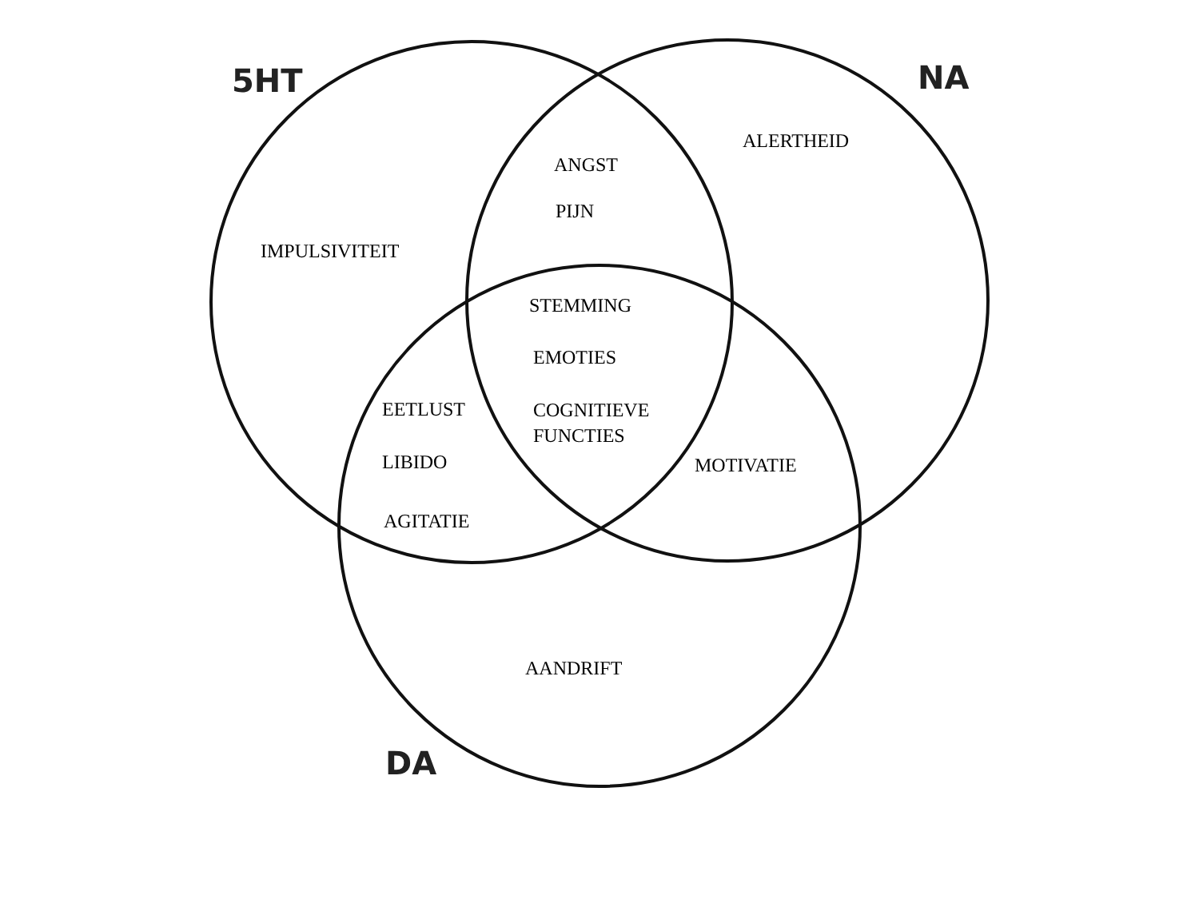5HT NA
ALERTHEID
ANGST
PIJN
IMPULSIVITEIT
STEMMING
EMOTIES
EETLUST
COGNITIEVE
FUNCTIES
LIBIDO MOTIVATIE
AGITATIE
AANDRIFT
DA